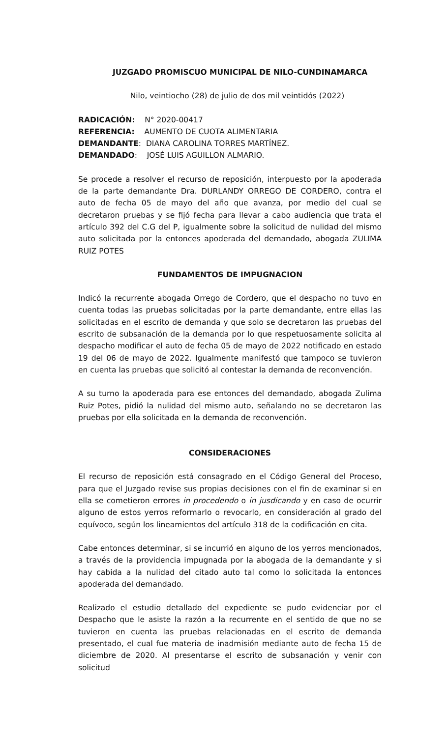JUZGADO PROMISCUO MUNICIPAL DE NILO-CUNDINAMARCA
Nilo, veintiocho (28) de julio de dos mil veintidós (2022)
RADICACIÓN: N° 2020-00417
REFERENCIA: AUMENTO DE CUOTA ALIMENTARIA
DEMANDANTE: DIANA CAROLINA TORRES MARTÍNEZ.
DEMANDADO: JOSÉ LUIS AGUILLON ALMARIO.
Se procede a resolver el recurso de reposición, interpuesto por la apoderada de la parte demandante Dra. DURLANDY ORREGO DE CORDERO, contra el auto de fecha 05 de mayo del año que avanza, por medio del cual se decretaron pruebas y se fijó fecha para llevar a cabo audiencia que trata el artículo 392 del C.G del P, igualmente sobre la solicitud de nulidad del mismo auto solicitada por la entonces apoderada del demandado, abogada ZULIMA RUIZ POTES
FUNDAMENTOS DE IMPUGNACION
Indicó la recurrente abogada Orrego de Cordero, que el despacho no tuvo en cuenta todas las pruebas solicitadas por la parte demandante, entre ellas las solicitadas en el escrito de demanda y que solo se decretaron las pruebas del escrito de subsanación de la demanda por lo que respetuosamente solicita al despacho modificar el auto de fecha 05 de mayo de 2022 notificado en estado 19 del 06 de mayo de 2022. Igualmente manifestó que tampoco se tuvieron en cuenta las pruebas que solicitó al contestar la demanda de reconvención.
A su turno la apoderada para ese entonces del demandado, abogada Zulima Ruiz Potes, pidió la nulidad del mismo auto, señalando no se decretaron las pruebas por ella solicitada en la demanda de reconvención.
CONSIDERACIONES
El recurso de reposición está consagrado en el Código General del Proceso, para que el Juzgado revise sus propias decisiones con el fin de examinar si en ella se cometieron errores in procedendo o in jusdicando y en caso de ocurrir alguno de estos yerros reformarlo o revocarlo, en consideración al grado del equívoco, según los lineamientos del artículo 318 de la codificación en cita.
Cabe entonces determinar, si se incurrió en alguno de los yerros mencionados, a través de la providencia impugnada por la abogada de la demandante y si hay cabida a la nulidad del citado auto tal como lo solicitada la entonces apoderada del demandado.
Realizado el estudio detallado del expediente se pudo evidenciar por el Despacho que le asiste la razón a la recurrente en el sentido de que no se tuvieron en cuenta las pruebas relacionadas en el escrito de demanda presentado, el cual fue materia de inadmisión mediante auto de fecha 15 de diciembre de 2020. Al presentarse el escrito de subsanación y venir con solicitud